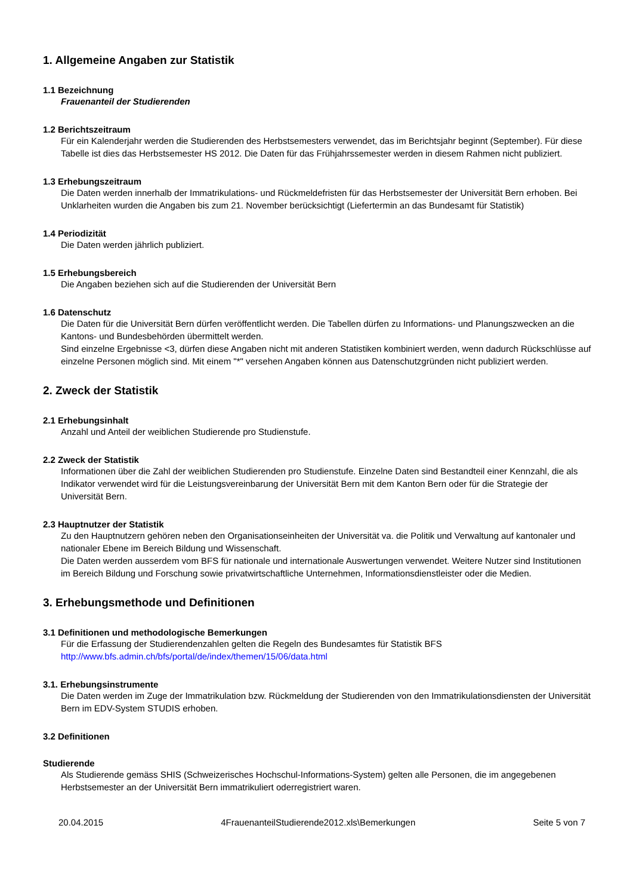1. Allgemeine Angaben zur Statistik
1.1 Bezeichnung
Frauenanteil der Studierenden
1.2 Berichtszeitraum
Für ein Kalenderjahr werden die Studierenden des Herbstsemesters verwendet, das im Berichtsjahr beginnt (September). Für diese Tabelle ist dies das Herbstsemester HS 2012. Die Daten für das Frühjahrssemester werden in diesem Rahmen nicht publiziert.
1.3 Erhebungszeitraum
Die Daten werden innerhalb der Immatrikulations- und Rückmeldefristen für das Herbstsemester der Universität Bern erhoben. Bei Unklarheiten wurden die Angaben bis zum 21. November berücksichtigt (Liefertermin an das Bundesamt für Statistik)
1.4 Periodizität
Die Daten werden jährlich publiziert.
1.5 Erhebungsbereich
Die Angaben beziehen sich auf die Studierenden der Universität Bern
1.6 Datenschutz
Die Daten für die Universität Bern dürfen veröffentlicht werden. Die Tabellen dürfen zu Informations- und Planungszwecken an die Kantons- und Bundesbehörden übermittelt werden.
Sind einzelne Ergebnisse <3, dürfen diese Angaben nicht mit anderen Statistiken kombiniert werden, wenn dadurch Rückschlüsse auf einzelne Personen möglich sind. Mit einem "*" versehen Angaben können aus Datenschutzgründen nicht publiziert werden.
2. Zweck der Statistik
2.1 Erhebungsinhalt
Anzahl und Anteil der weiblichen Studierende pro Studienstufe.
2.2 Zweck der Statistik
Informationen über die Zahl der weiblichen Studierenden pro Studienstufe. Einzelne Daten sind Bestandteil einer Kennzahl, die als Indikator verwendet wird für die Leistungsvereinbarung der Universität Bern mit dem Kanton Bern oder für die Strategie der Universität Bern.
2.3 Hauptnutzer der Statistik
Zu den Hauptnutzern gehören neben den Organisationseinheiten der Universität va. die Politik und Verwaltung auf kantonaler und nationaler Ebene im Bereich Bildung und Wissenschaft.
Die Daten werden ausserdem vom BFS für nationale und internationale Auswertungen verwendet. Weitere Nutzer sind Institutionen im Bereich Bildung und Forschung sowie privatwirtschaftliche Unternehmen, Informationsdienstleister oder die Medien.
3. Erhebungsmethode und Definitionen
3.1 Definitionen und methodologische Bemerkungen
Für die Erfassung der Studierendenzahlen gelten die Regeln des Bundesamtes für Statistik BFS
http://www.bfs.admin.ch/bfs/portal/de/index/themen/15/06/data.html
3.1. Erhebungsinstrumente
Die Daten werden im Zuge der Immatrikulation bzw. Rückmeldung der Studierenden von den Immatrikulationsdiensten der Universität Bern im EDV-System STUDIS erhoben.
3.2 Definitionen
Studierende
Als Studierende gemäss SHIS (Schweizerisches Hochschul-Informations-System) gelten alle Personen, die im angegebenen Herbstsemester an der Universität Bern immatrikuliert oderregistriert waren.
20.04.2015 4FrauenanteilStudierende2012.xls\Bemerkungen Seite 5 von 7